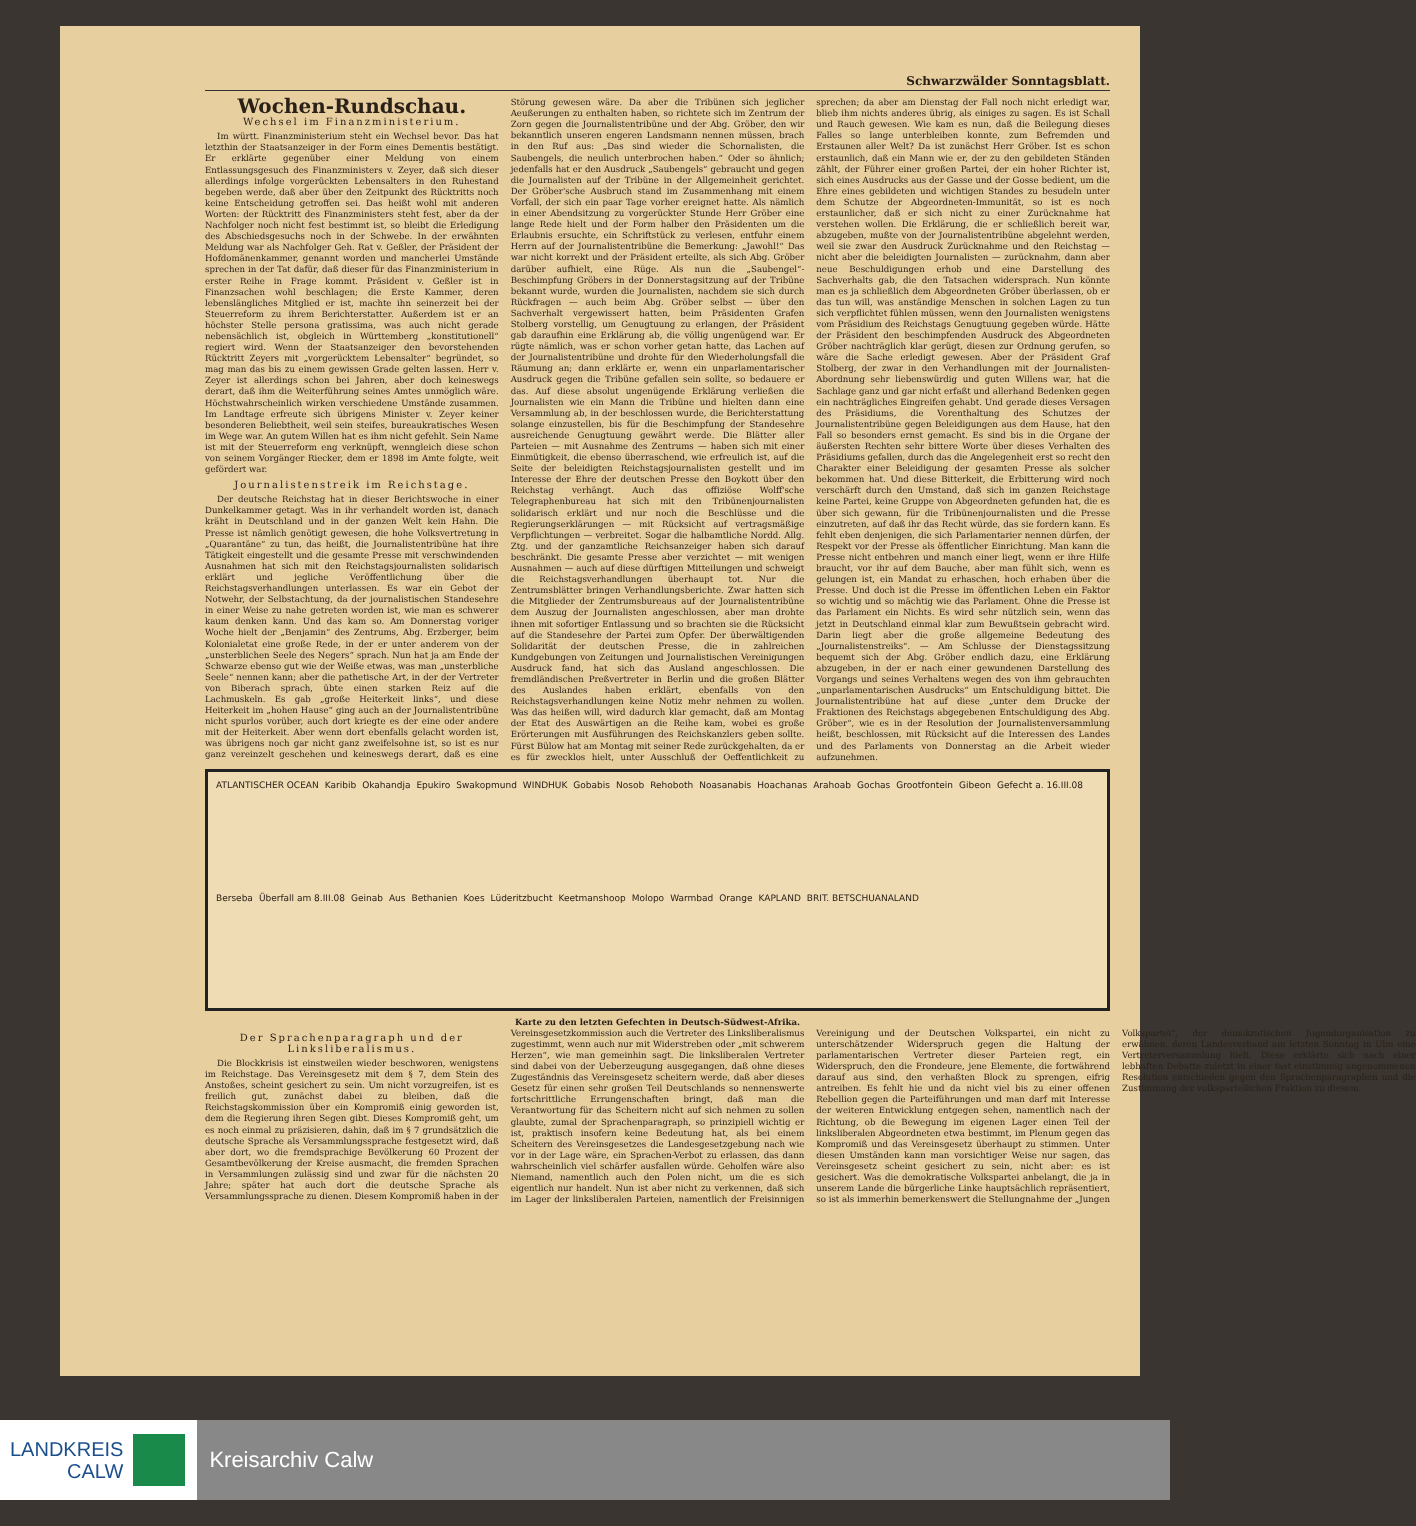Schwarzwälder Sonntagsblatt.
Wochen-Rundschau.
Wechsel im Finanzministerium.
Im württ. Finanzministerium steht ein Wechsel bevor. Das hat letzthin der Staatsanzeiger in der Form eines Dementis bestätigt. Er erklärte gegenüber einer Meldung von einem Entlassungsgesuch des Finanzministers v. Zeyer, daß sich dieser allerdings infolge vorgerückten Lebensalters in den Ruhestand begeben werde, daß aber über den Zeitpunkt des Rücktritts noch keine Entscheidung getroffen sei. Das heißt wohl mit anderen Worten: der Rücktritt des Finanzministers steht fest, aber da der Nachfolger noch nicht fest bestimmt ist, so bleibt die Erledigung des Abschiedsgesuchs noch in der Schwebe. In der erwähnten Meldung war als Nachfolger Geh. Rat v. Geßler, der Präsident der Hofdomänenkammer, genannt worden und mancherlei Umstände sprechen in der Tat dafür, daß dieser für das Finanzministerium in erster Reihe in Frage kommt. Präsident v. Geßler ist in Finanzsachen wohl beschlagen; die Erste Kammer, deren lebenslängliches Mitglied er ist, machte ihn seinerzeit bei der Steuerreform zu ihrem Berichterstatter. Außerdem ist er an höchster Stelle persona gratissima, was auch nicht gerade nebensächlich ist, obgleich in Württemberg „konstitutionell“ regiert wird. Wenn der Staatsanzeiger den bevorstehenden Rücktritt Zeyers mit „vorgerücktem Lebensalter“ begründet, so mag man das bis zu einem gewissen Grade gelten lassen. Herr v. Zeyer ist allerdings schon bei Jahren, aber doch keineswegs derart, daß ihm die Weiterführung seines Amtes unmöglich wäre. Höchstwahrscheinlich wirken verschiedene Umstände zusammen. Im Landtage erfreute sich übrigens Minister v. Zeyer keiner besonderen Beliebtheit, weil sein steifes, bureaukratisches Wesen im Wege war. An gutem Willen hat es ihm nicht gefehlt. Sein Name ist mit der Steuerreform eng verknüpft, wenngleich diese schon von seinem Vorgänger Riecker, dem er 1898 im Amte folgte, weit gefördert war.
Journalistenstreik im Reichstage.
Der deutsche Reichstag hat in dieser Berichtswoche in einer Dunkelkammer getagt. Was in ihr verhandelt worden ist, danach kräht in Deutschland und in der ganzen Welt kein Hahn. Die Presse ist nämlich genötigt gewesen, die hohe Volksvertretung in „Quarantäne“ zu tun, das heißt, die Journalistentribüne hat ihre Tätigkeit eingestellt und die gesamte Presse mit verschwindenden Ausnahmen hat sich mit den Reichstagsjournalisten solidarisch erklärt und jegliche Veröffentlichung über die Reichstagsverhandlungen unterlassen. Es war ein Gebot der Notwehr, der Selbstachtung, da der journalistischen Standesehre in einer Weise zu nahe getreten worden ist, wie man es schwerer kaum denken kann. Und das kam so. Am Donnerstag voriger Woche hielt der „Benjamin“ des Zentrums, Abg. Erzberger, beim Kolonialetat eine große Rede, in der er unter anderem von der „unsterblichen Seele des Negers“ sprach. Nun hat ja am Ende der Schwarze ebenso gut wie der Weiße etwas, was man „unsterbliche Seele“ nennen kann; aber die pathetische Art, in der der Vertreter von Biberach sprach, übte einen starken Reiz auf die Lachmuskeln. Es gab „große Heiterkeit links“, und diese Heiterkeit im „hohen Hause“ ging auch an der Journalistentribüne nicht spurlos vorüber, auch dort kriegte es der eine oder andere mit der Heiterkeit. Aber wenn dort ebenfalls gelacht worden ist, was übrigens noch gar nicht ganz zweifelsohne ist, so ist es nur ganz vereinzelt geschehen und keineswegs derart, daß es eine Störung gewesen wäre. Da aber die Tribünen sich jeglicher Aeußerungen zu enthalten haben, so richtete sich im Zentrum der Zorn gegen die Journalistentribüne und der Abg. Gröber, den wir bekanntlich unseren engeren Landsmann nennen müssen, brach in den Ruf aus: „Das sind wieder die Schornalisten, die Saubengels, die neulich unterbrochen haben.“ Oder so ähnlich; jedenfalls hat er den Ausdruck „Saubengels“ gebraucht und gegen die Journalisten auf der Tribüne in der Allgemeinheit gerichtet. Der Gröber'sche Ausbruch stand im Zusammenhang mit einem Vorfall, der sich ein paar Tage vorher ereignet hatte. Als nämlich in einer Abendsitzung zu vorgerückter Stunde Herr Gröber eine lange Rede hielt und der Form halber den Präsidenten um die Erlaubnis ersuchte, ein Schriftstück zu verlesen, entfuhr einem Herrn auf der Journalistentribüne die Bemerkung: „Jawohl!“ Das war nicht korrekt und der Präsident erteilte, als sich Abg. Gröber darüber aufhielt, eine Rüge. Als nun die „Saubengel“-Beschimpfung Gröbers in der Donnerstagsitzung auf der Tribüne bekannt wurde, wurden die Journalisten, nachdem sie sich durch Rückfragen — auch beim Abg. Gröber selbst — über den Sachverhalt vergewissert hatten, beim Präsidenten Grafen Stolberg vorstellig, um Genugtuung zu erlangen, der Präsident gab daraufhin eine Erklärung ab, die völlig ungenügend war. Er rügte nämlich, was er schon vorher getan hatte, das Lachen auf der Journalistentribüne und drohte für den Wiederholungsfall die Räumung an; dann erklärte er, wenn ein unparlamentarischer Ausdruck gegen die Tribüne gefallen sein sollte, so bedauere er das. Auf diese absolut ungenügende Erklärung verließen die Journalisten wie ein Mann die Tribüne und hielten dann eine Versammlung ab, in der beschlossen wurde, die Berichterstattung solange einzustellen, bis für die Beschimpfung der Standesehre ausreichende Genugtuung gewährt werde. Die Blätter aller Parteien — mit Ausnahme des Zentrums — haben sich mit einer Einmütigkeit, die ebenso überraschend, wie erfreulich ist, auf die Seite der beleidigten Reichstagsjournalisten gestellt und im Interesse der Ehre der deutschen Presse den Boykott über den Reichstag verhängt. Auch das offiziöse Wolff'sche Telegraphenbureau hat sich mit den Tribünenjournalisten solidarisch erklärt und nur noch die Beschlüsse und die Regierungserklärungen — mit Rücksicht auf vertragsmäßige Verpflichtungen — verbreitet. Sogar die halbamtliche Nordd. Allg. Ztg. und der ganzamtliche Reichsanzeiger haben sich darauf beschränkt. Die gesamte Presse aber verzichtet — mit wenigen Ausnahmen — auch auf diese dürftigen Mitteilungen und schweigt die Reichstagsverhandlungen überhaupt tot. Nur die Zentrumsblätter bringen Verhandlungsberichte. Zwar hatten sich die Mitglieder der Zentrumsbureaus auf der Journalistentribüne dem Auszug der Journalisten angeschlossen, aber man drohte ihnen mit sofortiger Entlassung und so brachten sie die Rücksicht auf die Standesehre der Partei zum Opfer. Der überwältigenden Solidarität der deutschen Presse, die in zahlreichen Kundgebungen von Zeitungen und Journalistischen Vereinigungen Ausdruck fand, hat sich das Ausland angeschlossen. Die fremdländischen Preßvertreter in Berlin und die großen Blätter des Auslandes haben erklärt, ebenfalls von den Reichstagsverhandlungen keine Notiz mehr nehmen zu wollen. Was das heißen will, wird dadurch klar gemacht, daß am Montag der Etat des Auswärtigen an die Reihe kam, wobei es große Erörterungen mit Ausführungen des Reichskanzlers geben sollte. Fürst Bülow hat am Montag mit seiner Rede zurückgehalten, da er es für zwecklos hielt, unter Ausschluß der Oeffentlichkeit zu sprechen; da aber am Dienstag der Fall noch nicht erledigt war, blieb ihm nichts anderes übrig, als einiges zu sagen. Es ist Schall und Rauch gewesen. Wie kam es nun, daß die Beilegung dieses Falles so lange unterbleiben konnte, zum Befremden und Erstaunen aller Welt? Da ist zunächst Herr Gröber. Ist es schon erstaunlich, daß ein Mann wie er, der zu den gebildeten Ständen zählt, der Führer einer großen Partei, der ein hoher Richter ist, sich eines Ausdrucks aus der Gasse und der Gosse bedient, um die Ehre eines gebildeten und wichtigen Standes zu besudeln unter dem Schutze der Abgeordneten-Immunität, so ist es noch erstaunlicher, daß er sich nicht zu einer Zurücknahme hat verstehen wollen. Die Erklärung, die er schließlich bereit war, abzugeben, mußte von der Journalistentribüne abgelehnt werden, weil sie zwar den Ausdruck Zurücknahme und den Reichstag — nicht aber die beleidigten Journalisten — zurücknahm, dann aber neue Beschuldigungen erhob und eine Darstellung des Sachverhalts gab, die den Tatsachen widersprach. Nun könnte man es ja schließlich dem Abgeordneten Gröber überlassen, ob er das tun will, was anständige Menschen in solchen Lagen zu tun sich verpflichtet fühlen müssen, wenn den Journalisten wenigstens vom Präsidium des Reichstags Genugtuung gegeben würde. Hätte der Präsident den beschimpfenden Ausdruck des Abgeordneten Gröber nachträglich klar gerügt, diesen zur Ordnung gerufen, so wäre die Sache erledigt gewesen. Aber der Präsident Graf Stolberg, der zwar in den Verhandlungen mit der Journalisten-Abordnung sehr liebenswürdig und guten Willens war, hat die Sachlage ganz und gar nicht erfaßt und allerhand Bedenken gegen ein nachträgliches Eingreifen gehabt. Und gerade dieses Versagen des Präsidiums, die Vorenthaltung des Schutzes der Journalistentribüne gegen Beleidigungen aus dem Hause, hat den Fall so besonders ernst gemacht. Es sind bis in die Organe der äußersten Rechten sehr bittere Worte über dieses Verhalten des Präsidiums gefallen, durch das die Angelegenheit erst so recht den Charakter einer Beleidigung der gesamten Presse als solcher bekommen hat. Und diese Bitterkeit, die Erbitterung wird noch verschärft durch den Umstand, daß sich im ganzen Reichstage keine Partei, keine Gruppe von Abgeordneten gefunden hat, die es über sich gewann, für die Tribünenjournalisten und die Presse einzutreten, auf daß ihr das Recht würde, das sie fordern kann. Es fehlt eben denjenigen, die sich Parlamentarier nennen dürfen, der Respekt vor der Presse als öffentlicher Einrichtung. Man kann die Presse nicht entbehren und manch einer liegt, wenn er ihre Hilfe braucht, vor ihr auf dem Bauche, aber man fühlt sich, wenn es gelungen ist, ein Mandat zu erhaschen, hoch erhaben über die Presse. Und doch ist die Presse im öffentlichen Leben ein Faktor so wichtig und so mächtig wie das Parlament. Ohne die Presse ist das Parlament ein Nichts. Es wird sehr nützlich sein, wenn das jetzt in Deutschland einmal klar zum Bewußtsein gebracht wird. Darin liegt aber die große allgemeine Bedeutung des „Journalistenstreiks“. — Am Schlusse der Dienstagssitzung bequemt sich der Abg. Gröber endlich dazu, eine Erklärung abzugeben, in der er nach einer gewundenen Darstellung des Vorgangs und seines Verhaltens wegen des von ihm gebrauchten „unparlamentarischen Ausdrucks“ um Entschuldigung bittet. Die Journalistentribüne hat auf diese „unter dem Drucke der Fraktionen des Reichstags abgegebenen Entschuldigung des Abg. Gröber“, wie es in der Resolution der Journalistenversammlung heißt, beschlossen, mit Rücksicht auf die Interessen des Landes und des Parlaments von Donnerstag an die Arbeit wieder aufzunehmen.
ATLANTISCHER OCEAN Karibib Okahandja Epukiro Swakopmund WINDHUK Gobabis Nosob Rehoboth Noasanabis Hoachanas Arahoab Gochas Grootfontein Gibeon Gefecht a. 16.III.08 Berseba Überfall am 8.III.08 Geinab Aus Bethanien Koes Lüderitzbucht Keetmanshoop Molopo Warmbad Orange KAPLAND BRIT. BETSCHUANALAND
Karte zu den letzten Gefechten in Deutsch-Südwest-Afrika.
Der Sprachenparagraph und der Linksliberalismus.
Die Blockkrisis ist einstweilen wieder beschworen, wenigstens im Reichstage. Das Vereinsgesetz mit dem § 7, dem Stein des Anstoßes, scheint gesichert zu sein. Um nicht vorzugreifen, ist es freilich gut, zunächst dabei zu bleiben, daß die Reichstagskommission über ein Kompromiß einig geworden ist, dem die Regierung ihren Segen gibt. Dieses Kompromiß geht, um es noch einmal zu präzisieren, dahin, daß im § 7 grundsätzlich die deutsche Sprache als Versammlungssprache festgesetzt wird, daß aber dort, wo die fremdsprachige Bevölkerung 60 Prozent der Gesamtbevölkerung der Kreise ausmacht, die fremden Sprachen in Versammlungen zulässig sind und zwar für die nächsten 20 Jahre; später hat auch dort die deutsche Sprache als Versammlungssprache zu dienen. Diesem Kompromiß haben in der Vereinsgesetzkommission auch die Vertreter des Linksliberalismus zugestimmt, wenn auch nur mit Widerstreben oder „mit schwerem Herzen“, wie man gemeinhin sagt. Die linksliberalen Vertreter sind dabei von der Ueberzeugung ausgegangen, daß ohne dieses Zugeständnis das Vereinsgesetz scheitern werde, daß aber dieses Gesetz für einen sehr großen Teil Deutschlands so nennenswerte fortschrittliche Errungenschaften bringt, daß man die Verantwortung für das Scheitern nicht auf sich nehmen zu sollen glaubte, zumal der Sprachenparagraph, so prinzipiell wichtig er ist, praktisch insofern keine Bedeutung hat, als bei einem Scheitern des Vereinsgesetzes die Landesgesetzgebung nach wie vor in der Lage wäre, ein Sprachen-Verbot zu erlassen, das dann wahrscheinlich viel schärfer ausfallen würde. Geholfen wäre also Niemand, namentlich auch den Polen nicht, um die es sich eigentlich nur handelt. Nun ist aber nicht zu verkennen, daß sich im Lager der linksliberalen Parteien, namentlich der Freisinnigen Vereinigung und der Deutschen Volkspartei, ein nicht zu unterschätzender Widerspruch gegen die Haltung der parlamentarischen Vertreter dieser Parteien regt, ein Widerspruch, den die Frondeure, jene Elemente, die fortwährend darauf aus sind, den verhaßten Block zu sprengen, eifrig antreiben. Es fehlt hie und da nicht viel bis zu einer offenen Rebellion gegen die Parteiführungen und man darf mit Interesse der weiteren Entwicklung entgegen sehen, namentlich nach der Richtung, ob die Bewegung im eigenen Lager einen Teil der linksliberalen Abgeordneten etwa bestimmt, im Plenum gegen das Kompromiß und das Vereinsgesetz überhaupt zu stimmen. Unter diesen Umständen kann man vorsichtiger Weise nur sagen, das Vereinsgesetz scheint gesichert zu sein, nicht aber: es ist gesichert. Was die demokratische Volkspartei anbelangt, die ja in unserem Lande die bürgerliche Linke hauptsächlich repräsentiert, so ist als immerhin bemerkenswert die Stellungnahme der „Jungen Volkspartei“, der demokratischen Jugendorganisation zu erwähnen, deren Landesverband am letzten Sonntag in Ulm eine Vertreterversammlung hielt. Diese erklärte sich nach einer lebhaften Debatte zuletzt in einer fast einstimmig angenommenen Resolution entschieden gegen den Sprachenparagraphen und die Zustimmung der volksparteilichen Fraktion zu diesem.
LANDKREIS
CALW
Kreisarchiv Calw